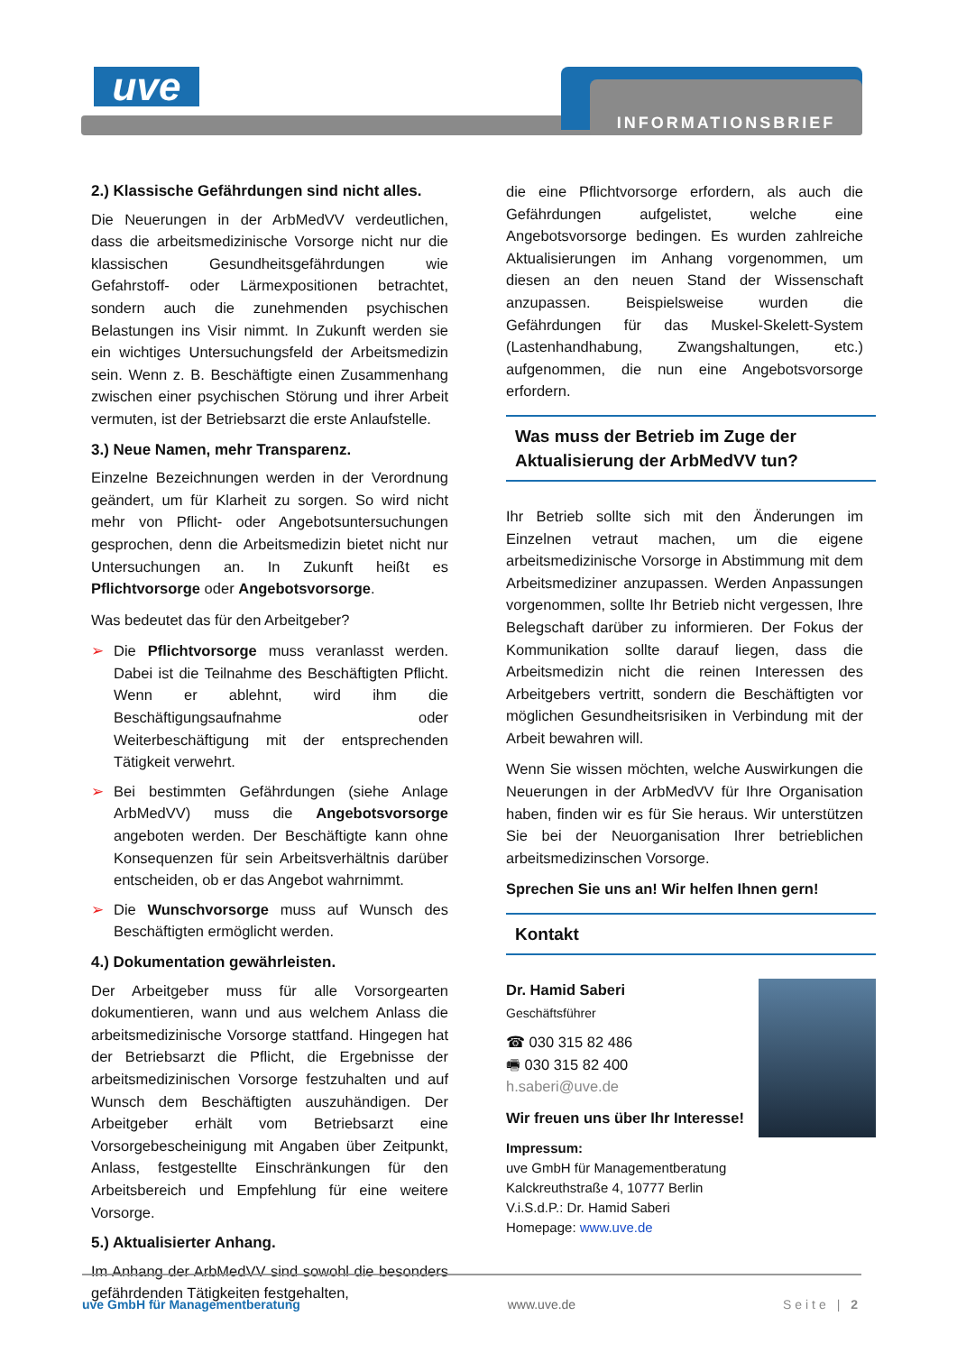uve INFORMATIONSBRIEF
2.) Klassische Gefährdungen sind nicht alles.
Die Neuerungen in der ArbMedVV verdeutlichen, dass die arbeitsmedizinische Vorsorge nicht nur die klassischen Gesundheitsgefährdungen wie Gefahrstoff- oder Lärmexpositionen betrachtet, sondern auch die zunehmenden psychischen Belastungen ins Visir nimmt. In Zukunft werden sie ein wichtiges Untersuchungsfeld der Arbeitsmedizin sein. Wenn z. B. Beschäftigte einen Zusammenhang zwischen einer psychischen Störung und ihrer Arbeit vermuten, ist der Betriebsarzt die erste Anlaufstelle.
3.) Neue Namen, mehr Transparenz.
Einzelne Bezeichnungen werden in der Verordnung geändert, um für Klarheit zu sorgen. So wird nicht mehr von Pflicht- oder Angebotsuntersuchungen gesprochen, denn die Arbeitsmedizin bietet nicht nur Untersuchungen an. In Zukunft heißt es Pflichtvorsorge oder Angebotsvorsorge.
Was bedeutet das für den Arbeitgeber?
➢ Die Pflichtvorsorge muss veranlasst werden. Dabei ist die Teilnahme des Beschäftigten Pflicht. Wenn er ablehnt, wird ihm die Beschäftigungsaufnahme oder Weiterbeschäftigung mit der entsprechenden Tätigkeit verwehrt.
➢ Bei bestimmten Gefährdungen (siehe Anlage ArbMedVV) muss die Angebotsvorsorge angeboten werden. Der Beschäftigte kann ohne Konsequenzen für sein Arbeitsverhältnis darüber entscheiden, ob er das Angebot wahrnimmt.
➢ Die Wunschvorsorge muss auf Wunsch des Beschäftigten ermöglicht werden.
4.) Dokumentation gewährleisten.
Der Arbeitgeber muss für alle Vorsorgearten dokumentieren, wann und aus welchem Anlass die arbeitsmedizinische Vorsorge stattfand. Hingegen hat der Betriebsarzt die Pflicht, die Ergebnisse der arbeitsmedizinischen Vorsorge festzuhalten und auf Wunsch dem Beschäftigten auszuhändigen. Der Arbeitgeber erhält vom Betriebsarzt eine Vorsorgebescheinigung mit Angaben über Zeitpunkt, Anlass, festgestellte Einschränkungen für den Arbeitsbereich und Empfehlung für eine weitere Vorsorge.
5.) Aktualisierter Anhang.
Im Anhang der ArbMedVV sind sowohl die besonders gefährdenden Tätigkeiten festgehalten,
die eine Pflichtvorsorge erfordern, als auch die Gefährdungen aufgelistet, welche eine Angebotsvorsorge bedingen. Es wurden zahlreiche Aktualisierungen im Anhang vorgenommen, um diesen an den neuen Stand der Wissenschaft anzupassen. Beispielsweise wurden die Gefährdungen für das Muskel-Skelett-System (Lastenhandhabung, Zwangshaltungen, etc.) aufgenommen, die nun eine Angebotsvorsorge erfordern.
Was muss der Betrieb im Zuge der Aktualisierung der ArbMedVV tun?
Ihr Betrieb sollte sich mit den Änderungen im Einzelnen vetraut machen, um die eigene arbeitsmedizinische Vorsorge in Abstimmung mit dem Arbeitsmediziner anzupassen. Werden Anpassungen vorgenommen, sollte Ihr Betrieb nicht vergessen, Ihre Belegschaft darüber zu informieren. Der Fokus der Kommunikation sollte darauf liegen, dass die Arbeitsmedizin nicht die reinen Interessen des Arbeitgebers vertritt, sondern die Beschäftigten vor möglichen Gesundheitsrisiken in Verbindung mit der Arbeit bewahren will.
Wenn Sie wissen möchten, welche Auswirkungen die Neuerungen in der ArbMedVV für Ihre Organisation haben, finden wir es für Sie heraus. Wir unterstützen Sie bei der Neuorganisation Ihrer betrieblichen arbeitsmedizinschen Vorsorge.
Sprechen Sie uns an! Wir helfen Ihnen gern!
Kontakt
Dr. Hamid Saberi
Geschäftsführer
☎ 030 315 82 486
🖷 030 315 82 400
h.saberi@uve.de
Wir freuen uns über Ihr Interesse!
Impressum:
uve GmbH für Managementberatung
Kalckreuthstraße 4, 10777 Berlin
V.i.S.d.P.: Dr. Hamid Saberi
Homepage: www.uve.de
uve GmbH für Managementberatung www.uve.de Seite | 2